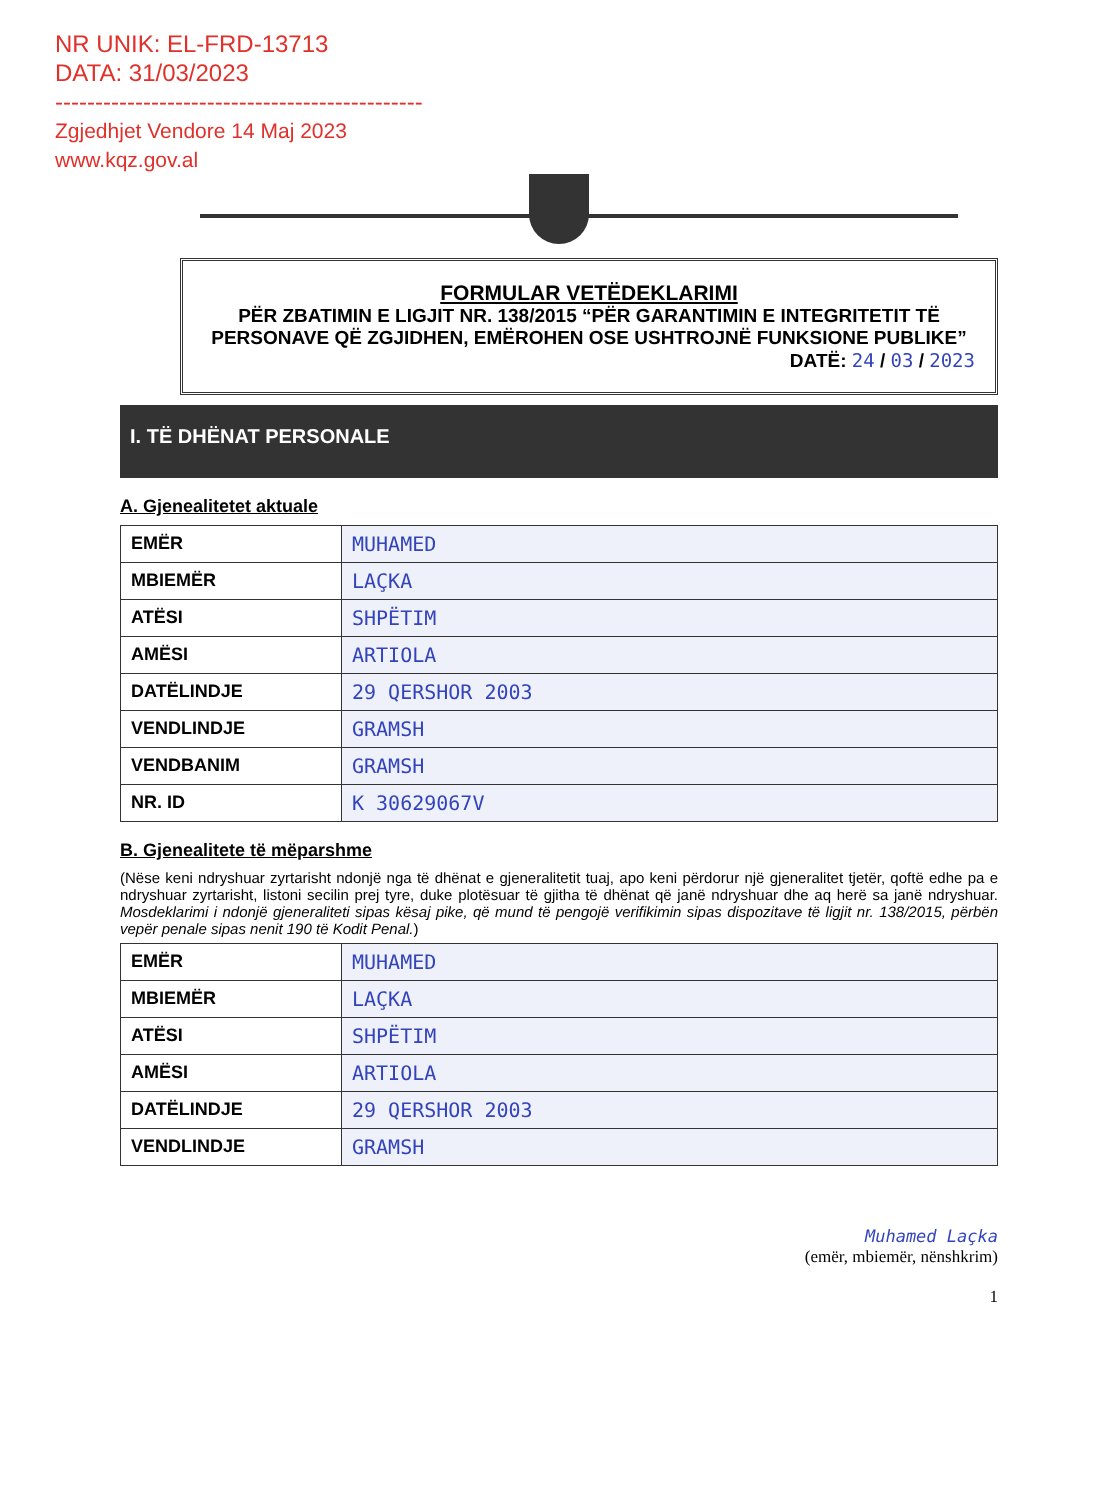NR UNIK: EL-FRD-13713
DATA: 31/03/2023
----------------------------------------------
Zgjedhjet Vendore 14 Maj 2023
www.kqz.gov.al
FORMULAR VETËDEKLARIMI
PËR ZBATIMIN E LIGJIT NR. 138/2015 “PËR GARANTIMIN E INTEGRITETIT TË PERSONAVE QË ZGJIDHEN, EMËROHEN OSE USHTROJNË FUNKSIONE PUBLIKE”
DATË: 24 / 03 / 2023
I. TË DHËNAT PERSONALE
A. Gjenealitetet aktuale
| EMËR | MUHAMED |
| MBIEMËR | LAÇKA |
| ATËSI | SHPËTIM |
| AMËSI | ARTIOLA |
| DATËLINDJE | 29 QERSHOR 2003 |
| VENDLINDJE | GRAMSH |
| VENDBANIM | GRAMSH |
| NR. ID | K 30629067V |
B. Gjenealitete të mëparshme
(Nëse keni ndryshuar zyrtarisht ndonjë nga të dhënat e gjeneralitetit tuaj, apo keni përdorur një gjeneralitet tjetër, qoftë edhe pa e ndryshuar zyrtarisht, listoni secilin prej tyre, duke plotësuar të gjitha të dhënat që janë ndryshuar dhe aq herë sa janë ndryshuar. Mosdeklarimi i ndonjë gjeneraliteti sipas kësaj pike, që mund të pengojë verifikimin sipas dispozitave të ligjit nr. 138/2015, përbën vepër penale sipas nenit 190 të Kodit Penal.)
| EMËR | MUHAMED |
| MBIEMËR | LAÇKA |
| ATËSI | SHPËTIM |
| AMËSI | ARTIOLA |
| DATËLINDJE | 29 QERSHOR 2003 |
| VENDLINDJE | GRAMSH |
Muhamed Laçka
(emër, mbiemër, nënshkrim)
1